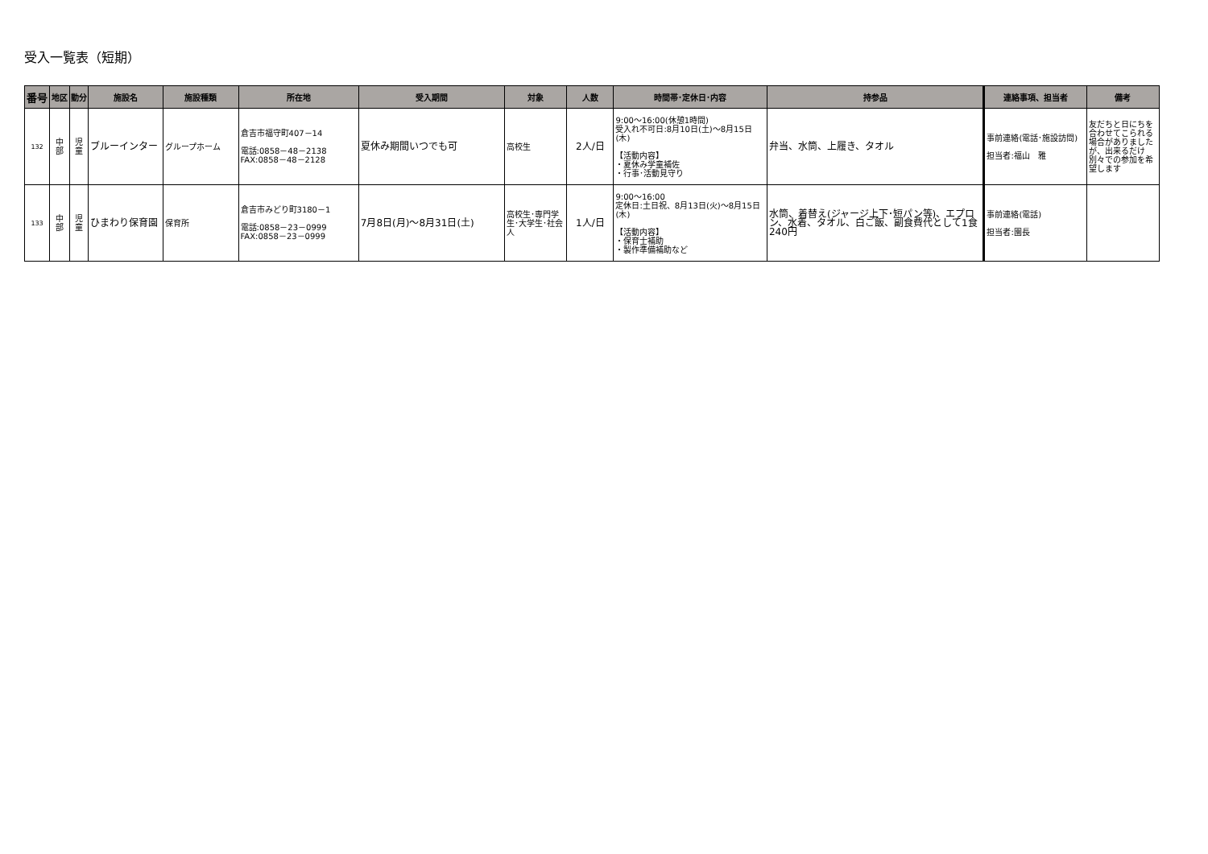受入一覧表（短期）
| 番号 | 地区 | 勤分 | 施設名 | 施設種類 | 所在地 | 受入期間 | 対象 | 人数 | 時間帯･定休日･内容 | 持参品 | 連絡事項、担当者 | 備考 |
| --- | --- | --- | --- | --- | --- | --- | --- | --- | --- | --- | --- | --- |
| 132 | 中 部 | 児 童 | ブルーインター | グループホーム | 倉吉市福守町407－14 電話:0858－48－2138 FAX:0858－48－2128 | 夏休み期間いつでも可 | 高校生 | 2人/日 | 9:00～16:00(休憩1時間) 受入れ不可日:8月10日(土)～8月15日(木) 【活動内容】 ・夏休み学童補佐 ・行事･活動見守り | 弁当、水筒、上履き、タオル | 事前連絡(電話･施設訪問) 担当者:福山 雅 | 友だちと日にちを合わせてこられる場合がありましたが、出来るだけ別々での参加を希望します |
| 133 | 中 部 | 児 童 | ひまわり保育園 | 保育所 | 倉吉市みどり町3180－1 電話:0858－23－0999 FAX:0858－23－0999 | 7月8日(月)～8月31日(土) | 高校生･専門学生･大学生･社会人 | 1人/日 | 9:00～16:00 定休日:土日祝、8月13日(火)～8月15日(木) 【活動内容】 ・保育士補助 ・製作準備補助など | 水筒、着替え(ジャージ上下･短パン等)、エプロン、水着、タオル、白ご飯、副食費代として1食240円 | 事前連絡(電話) 担当者:園長 | |